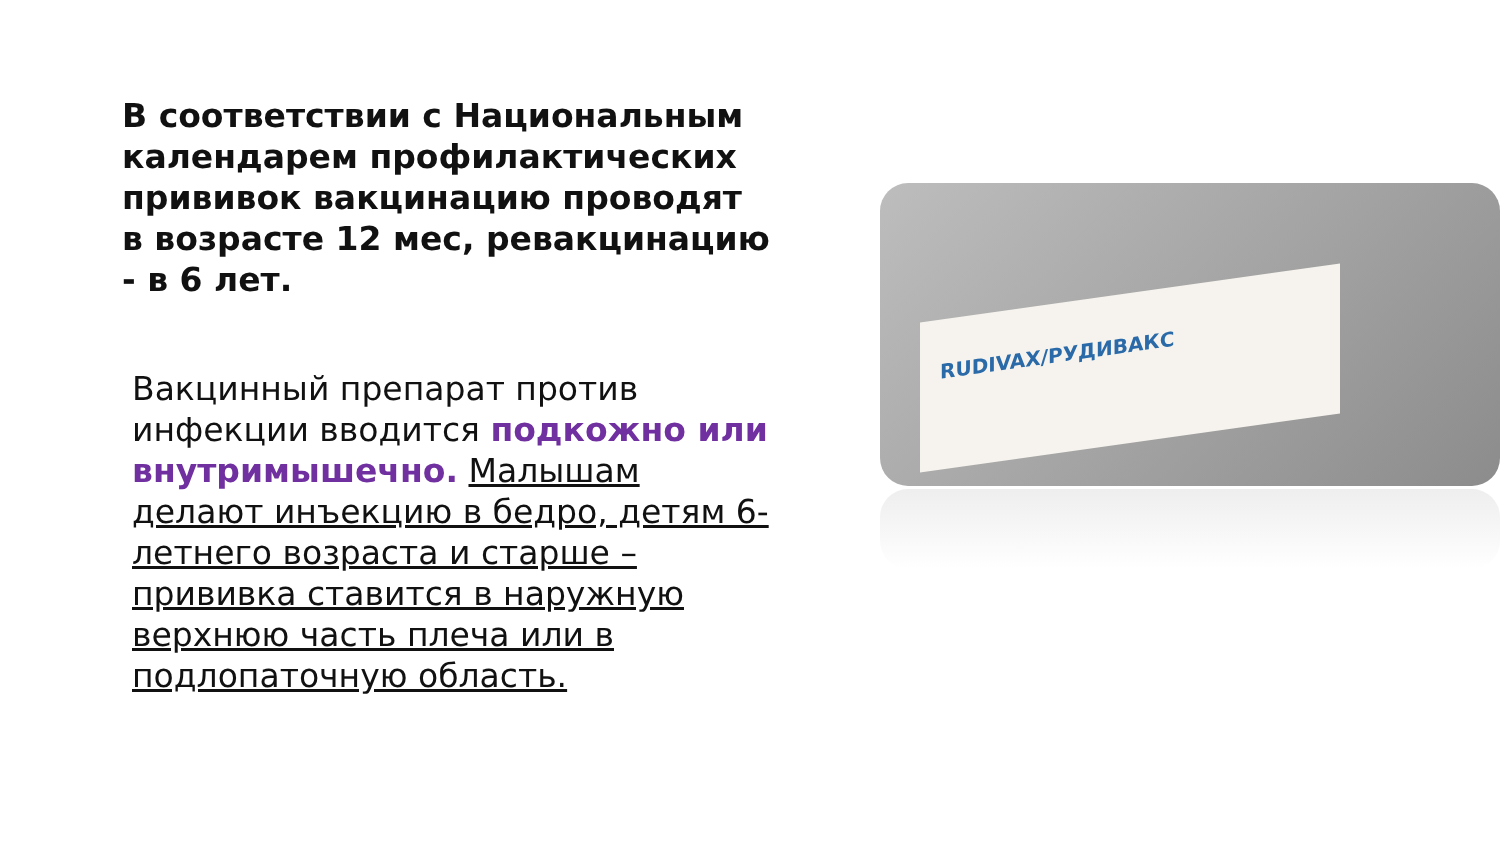В соответствии с Национальным календарем профилактических прививок вакцинацию проводят в возрасте 12 мес, ревакцинацию - в 6 лет.
Вакцинный препарат против инфекции вводится подкожно или внутримышечно. Малышам делают инъекцию в бедро, детям 6-летнего возраста и старше – прививка ставится в наружную верхнюю часть плеча или в подлопаточную область.
RUDIVAX/РУДИВАКС